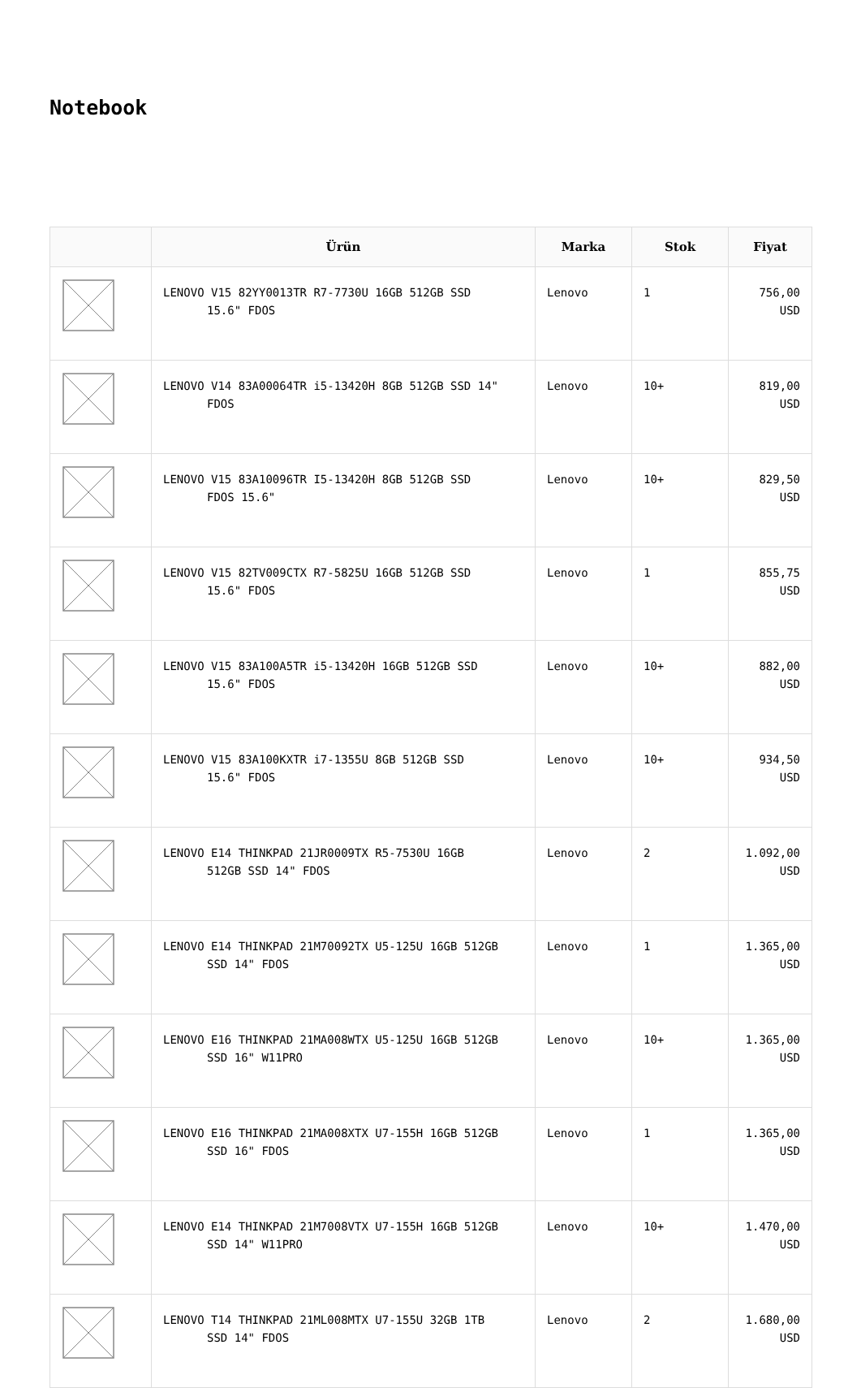Notebook
| | Ürün | Marka | Stok | Fiyat |
| --- | --- | --- | --- | --- |
| | LENOVO V15 82YY0013TR R7-7730U 16GB 512GB SSD 15.6" FDOS | Lenovo | 1 | 756,00 USD |
| | LENOVO V14 83A00064TR i5-13420H 8GB 512GB SSD 14" FDOS | Lenovo | 10+ | 819,00 USD |
| | LENOVO V15 83A10096TR I5-13420H 8GB 512GB SSD FDOS 15.6" | Lenovo | 10+ | 829,50 USD |
| | LENOVO V15 82TV009CTX R7-5825U 16GB 512GB SSD 15.6" FDOS | Lenovo | 1 | 855,75 USD |
| | LENOVO V15 83A100A5TR i5-13420H 16GB 512GB SSD 15.6" FDOS | Lenovo | 10+ | 882,00 USD |
| | LENOVO V15 83A100KXTR i7-1355U 8GB 512GB SSD 15.6" FDOS | Lenovo | 10+ | 934,50 USD |
| | LENOVO E14 THINKPAD 21JR0009TX R5-7530U 16GB 512GB SSD 14" FDOS | Lenovo | 2 | 1.092,00 USD |
| | LENOVO E14 THINKPAD 21M70092TX U5-125U 16GB 512GB SSD 14" FDOS | Lenovo | 1 | 1.365,00 USD |
| | LENOVO E16 THINKPAD 21MA008WTX U5-125U 16GB 512GB SSD 16" W11PRO | Lenovo | 10+ | 1.365,00 USD |
| | LENOVO E16 THINKPAD 21MA008XTX U7-155H 16GB 512GB SSD 16" FDOS | Lenovo | 1 | 1.365,00 USD |
| | LENOVO E14 THINKPAD 21M7008VTX U7-155H 16GB 512GB SSD 14" W11PRO | Lenovo | 10+ | 1.470,00 USD |
| | LENOVO T14 THINKPAD 21ML008MTX U7-155U 32GB 1TB SSD 14" FDOS | Lenovo | 2 | 1.680,00 USD |